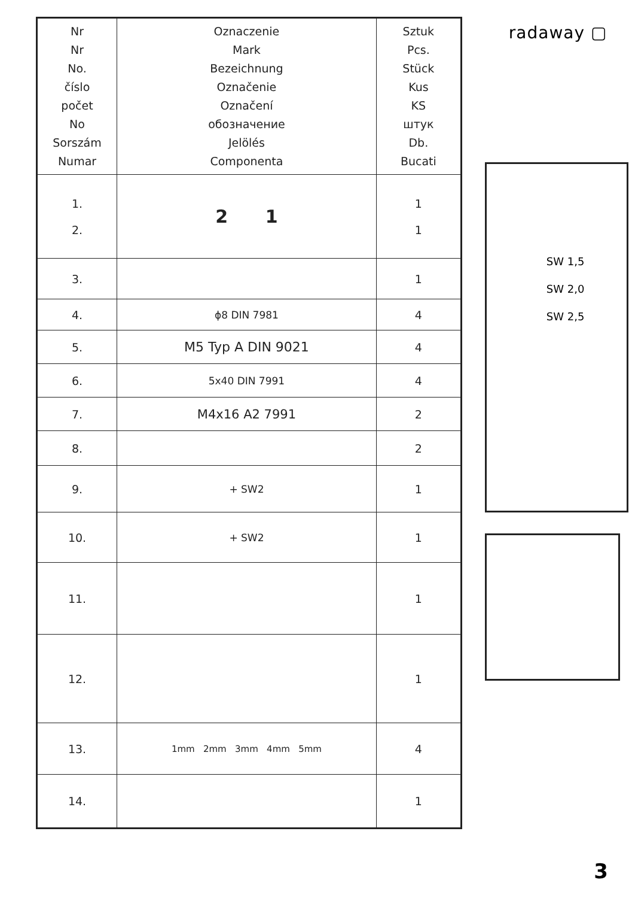| Nr Nr No. číslo počet No Sorszám Numar | Oznaczenie Mark Bezeichnung Označenie Označení обозначение Jelölés Componenta | Sztuk Pcs. Stück Kus KS штук Db. Bucati |
| --- | --- | --- |
| 1. 2. | 2 1 | 1 1 |
| 3. | | 1 |
| 4. | ϕ8 DIN 7981 | 4 |
| 5. | M5 Typ A DIN 9021 | 4 |
| 6. | 5x40 DIN 7991 | 4 |
| 7. | M4x16 A2 7991 | 2 |
| 8. | | 2 |
| 9. | + SW2 | 1 |
| 10. | + SW2 | 1 |
| 11. | | 1 |
| 12. | | 1 |
| 13. | 1mm 2mm 3mm 4mm 5mm | 4 |
| 14. | | 1 |
radaway ▢
SW 1,5
SW 2,0
SW 2,5
3